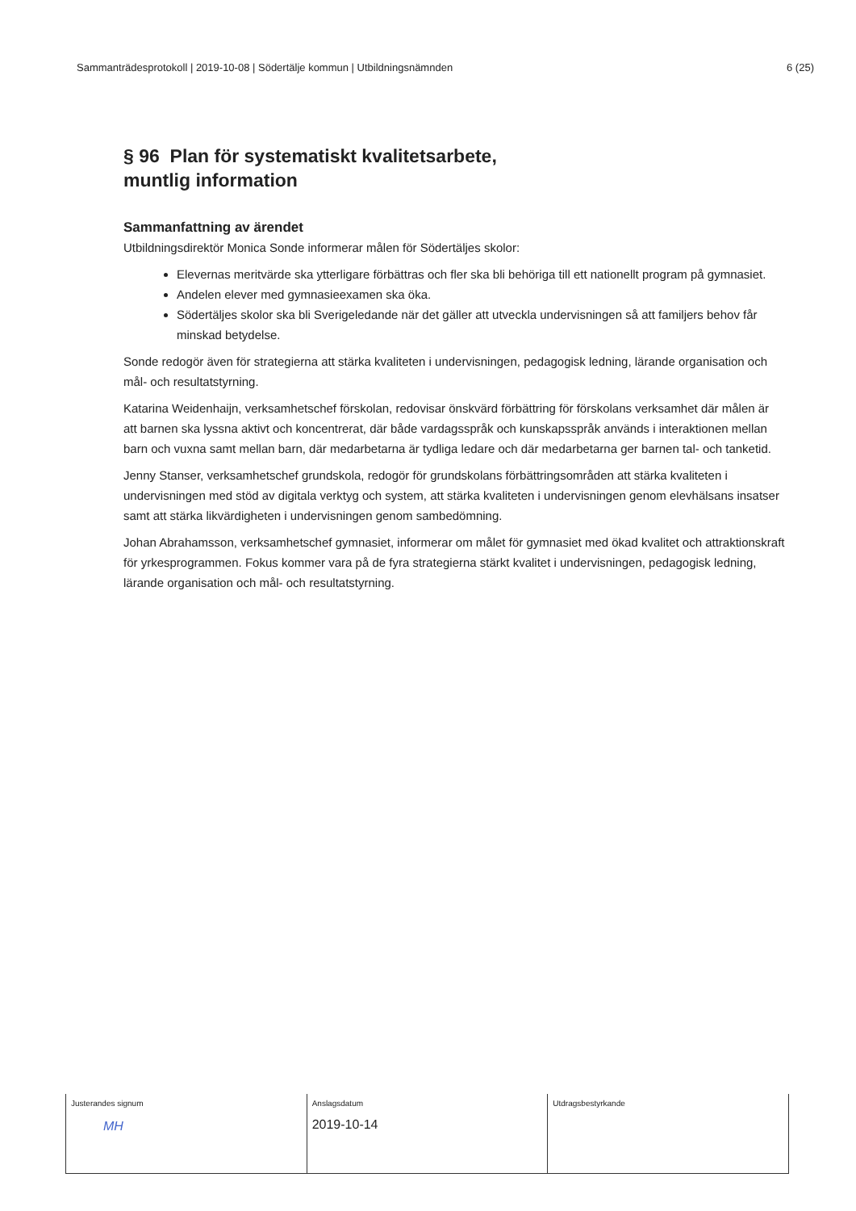Sammanträdesprotokoll | 2019-10-08 | Södertälje kommun | Utbildningsnämnden 6 (25)
§ 96 Plan för systematiskt kvalitetsarbete,
muntlig information
Sammanfattning av ärendet
Utbildningsdirektör Monica Sonde informerar målen för Södertäljes skolor:
Elevernas meritvärde ska ytterligare förbättras och fler ska bli behöriga till ett nationellt program på gymnasiet.
Andelen elever med gymnasieexamen ska öka.
Södertäljes skolor ska bli Sverigeledande när det gäller att utveckla undervisningen så att familjers behov får minskad betydelse.
Sonde redogör även för strategierna att stärka kvaliteten i undervisningen, pedagogisk ledning, lärande organisation och mål- och resultatstyrning.
Katarina Weidenhaijn, verksamhetschef förskolan, redovisar önskvärd förbättring för förskolans verksamhet där målen är att barnen ska lyssna aktivt och koncentrerat, där både vardagsspråk och kunskapsspråk används i interaktionen mellan barn och vuxna samt mellan barn, där medarbetarna är tydliga ledare och där medarbetarna ger barnen tal- och tanketid.
Jenny Stanser, verksamhetschef grundskola, redogör för grundskolans förbättringsområden att stärka kvaliteten i undervisningen med stöd av digitala verktyg och system, att stärka kvaliteten i undervisningen genom elevhälsans insatser samt att stärka likvärdigheten i undervisningen genom sambedömning.
Johan Abrahamsson, verksamhetschef gymnasiet, informerar om målet för gymnasiet med ökad kvalitet och attraktionskraft för yrkesprogrammen. Fokus kommer vara på de fyra strategierna stärkt kvalitet i undervisningen, pedagogisk ledning, lärande organisation och mål- och resultatstyrning.
| Justerandes signum MH | Anslagsdatum 2019-10-14 | Utdragsbestyrkande |